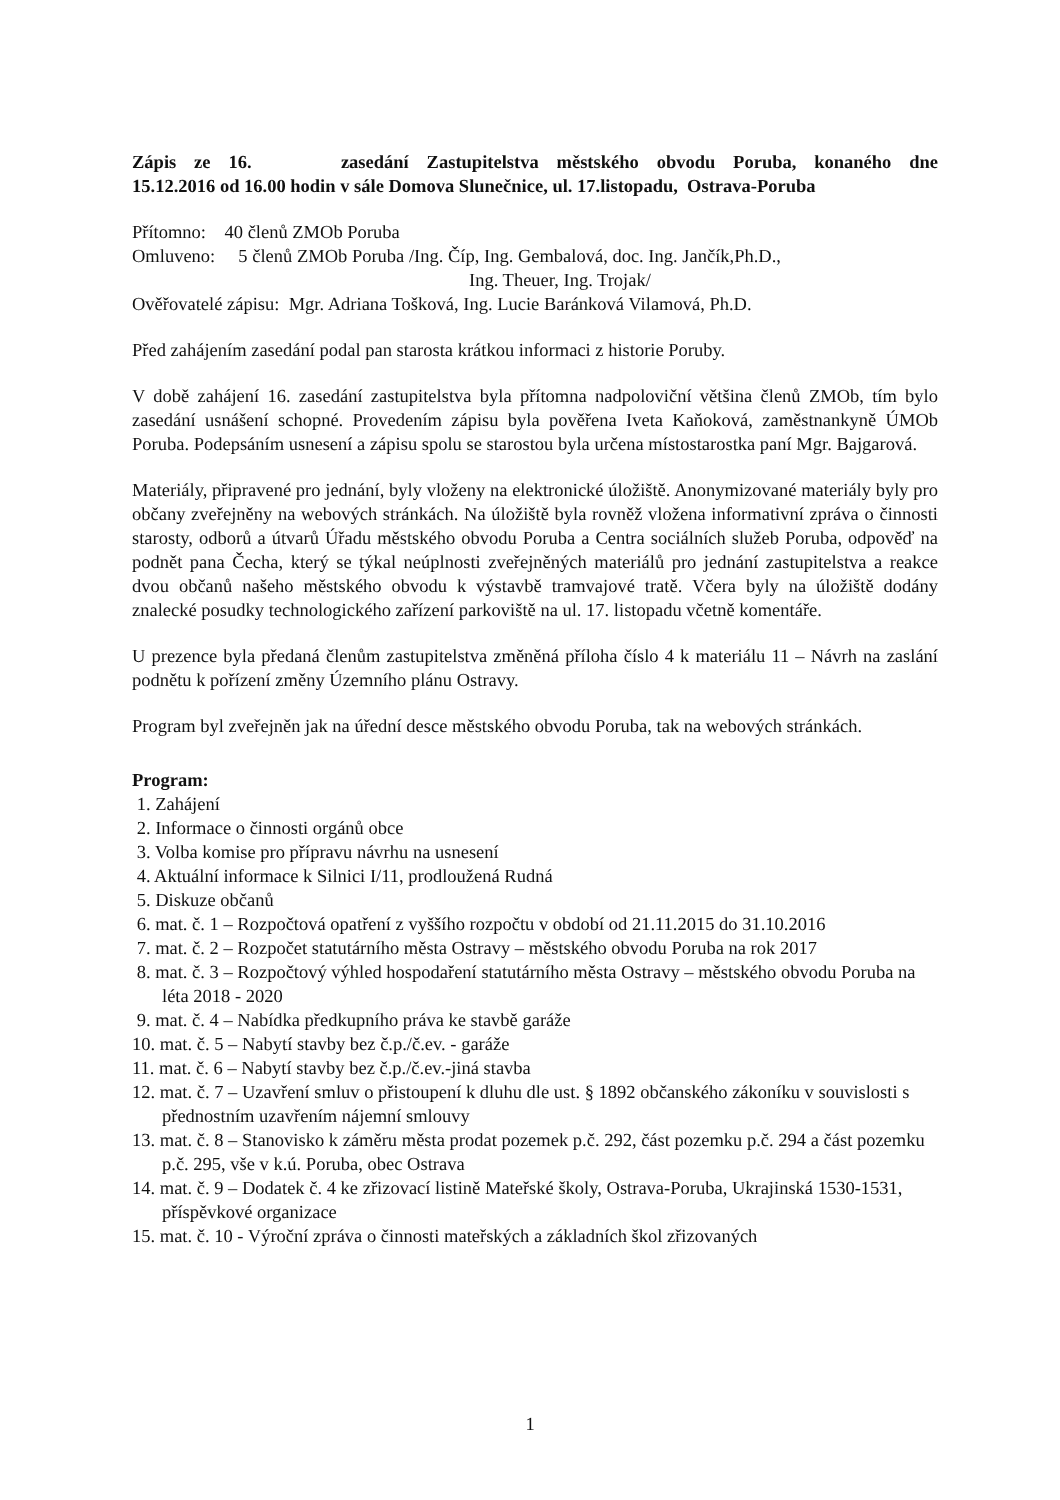Zápis ze 16. zasedání Zastupitelstva městského obvodu Poruba, konaného dne
15.12.2016 od 16.00 hodin v sále Domova Slunečnice, ul. 17.listopadu, Ostrava-Poruba
Přítomno: 40 členů ZMOb Poruba
Omluveno: 5 členů ZMOb Poruba /Ing. Číp, Ing. Gembalová, doc. Ing. Jančík,Ph.D.,
Ing. Theuer, Ing. Trojak/
Ověřovatelé zápisu: Mgr. Adriana Tošková, Ing. Lucie Baránková Vilamová, Ph.D.
Před zahájením zasedání podal pan starosta krátkou informaci z historie Poruby.
V době zahájení 16. zasedání zastupitelstva byla přítomna nadpoloviční většina členů ZMOb, tím bylo zasedání usnášení schopné. Provedením zápisu byla pověřena Iveta Kaňoková, zaměstnankyně ÚMOb Poruba. Podepsáním usnesení a zápisu spolu se starostou byla určena místostarostka paní Mgr. Bajgarová.
Materiály, připravené pro jednání, byly vloženy na elektronické úložiště. Anonymizované materiály byly pro občany zveřejněny na webových stránkách. Na úložiště byla rovněž vložena informativní zpráva o činnosti starosty, odborů a útvarů Úřadu městského obvodu Poruba a Centra sociálních služeb Poruba, odpověď na podnět pana Čecha, který se týkal neúplnosti zveřejněných materiálů pro jednání zastupitelstva a reakce dvou občanů našeho městského obvodu k výstavbě tramvajové tratě. Včera byly na úložiště dodány znalecké posudky technologického zařízení parkoviště na ul. 17. listopadu včetně komentáře.
U prezence byla předaná členům zastupitelstva změněná příloha číslo 4 k materiálu 11 – Návrh na zaslání podnětu k pořízení změny Územního plánu Ostravy.
Program byl zveřejněn jak na úřední desce městského obvodu Poruba, tak na webových stránkách.
Program:
1. Zahájení
2. Informace o činnosti orgánů obce
3. Volba komise pro přípravu návrhu na usnesení
4. Aktuální informace k Silnici I/11, prodloužená Rudná
5. Diskuze občanů
6. mat. č. 1 – Rozpočtová opatření z vyššího rozpočtu v období od 21.11.2015 do 31.10.2016
7. mat. č. 2 – Rozpočet statutárního města Ostravy – městského obvodu Poruba na rok 2017
8. mat. č. 3 – Rozpočtový výhled hospodaření statutárního města Ostravy – městského obvodu Poruba na léta 2018 - 2020
9. mat. č. 4 – Nabídka předkupního práva ke stavbě garáže
10. mat. č. 5 – Nabytí stavby bez č.p./č.ev. - garáže
11. mat. č. 6 – Nabytí stavby bez č.p./č.ev.-jiná stavba
12. mat. č. 7 – Uzavření smluv o přistoupení k dluhu dle ust. § 1892 občanského zákoníku v souvislosti s přednostním uzavřením nájemní smlouvy
13. mat. č. 8 – Stanovisko k záměru města prodat pozemek p.č. 292, část pozemku p.č. 294 a část pozemku p.č. 295, vše v k.ú. Poruba, obec Ostrava
14. mat. č. 9 – Dodatek č. 4 ke zřizovací listině Mateřské školy, Ostrava-Poruba, Ukrajinská 1530-1531, příspěvkové organizace
15. mat. č. 10 - Výroční zpráva o činnosti mateřských a základních škol zřizovaných
1